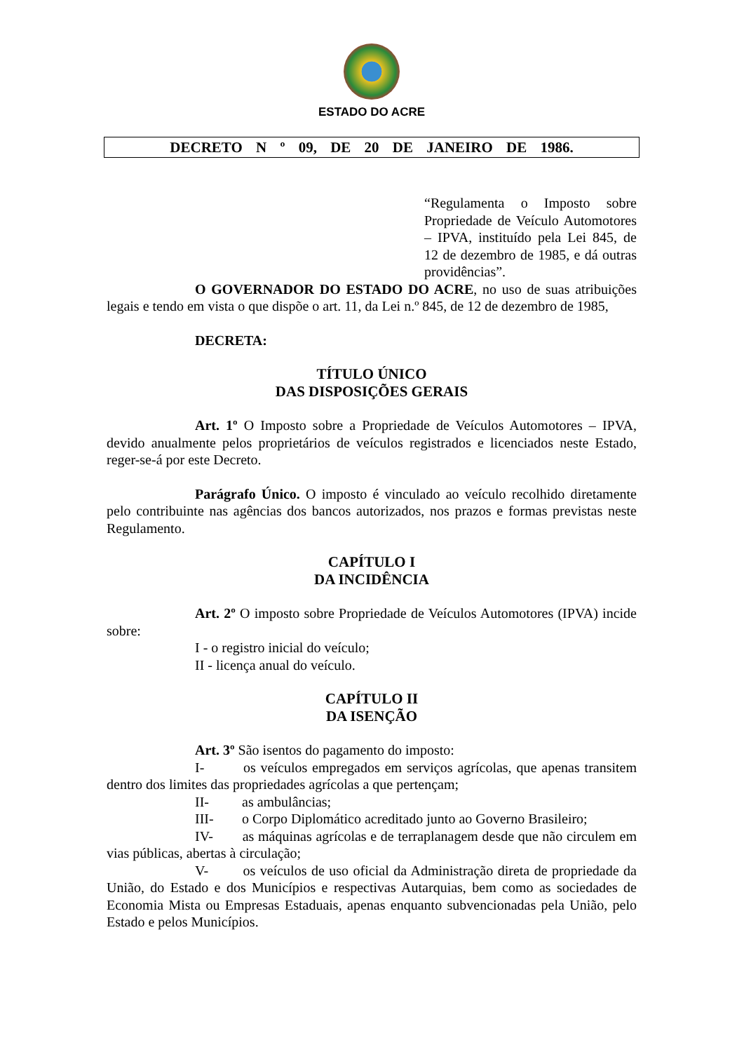ESTADO DO ACRE
DECRETO N º 09, DE 20 DE JANEIRO DE 1986.
“Regulamenta o Imposto sobre Propriedade de Veículo Automotores – IPVA, instituído pela Lei 845, de 12 de dezembro de 1985, e dá outras providências”.
O GOVERNADOR DO ESTADO DO ACRE, no uso de suas atribuições legais e tendo em vista o que dispõe o art. 11, da Lei n.º 845, de 12 de dezembro de 1985,
DECRETA:
TÍTULO ÚNICO
DAS DISPOSIÇÕES GERAIS
Art. 1º O Imposto sobre a Propriedade de Veículos Automotores – IPVA, devido anualmente pelos proprietários de veículos registrados e licenciados neste Estado, reger-se-á por este Decreto.
Parágrafo Único. O imposto é vinculado ao veículo recolhido diretamente pelo contribuinte nas agências dos bancos autorizados, nos prazos e formas previstas neste Regulamento.
CAPÍTULO I
DA INCIDÊNCIA
Art. 2º O imposto sobre Propriedade de Veículos Automotores (IPVA) incide sobre:
I - o registro inicial do veículo;
II - licença anual do veículo.
CAPÍTULO II
DA ISENÇÃO
Art. 3º São isentos do pagamento do imposto:
I- os veículos empregados em serviços agrícolas, que apenas transitem dentro dos limites das propriedades agrícolas a que pertençam;
II- as ambulâncias;
III- o Corpo Diplomático acreditado junto ao Governo Brasileiro;
IV- as máquinas agrícolas e de terraplanagem desde que não circulem em vias públicas, abertas à circulação;
V- os veículos de uso oficial da Administração direta de propriedade da União, do Estado e dos Municípios e respectivas Autarquias, bem como as sociedades de Economia Mista ou Empresas Estaduais, apenas enquanto subvencionadas pela União, pelo Estado e pelos Municípios.